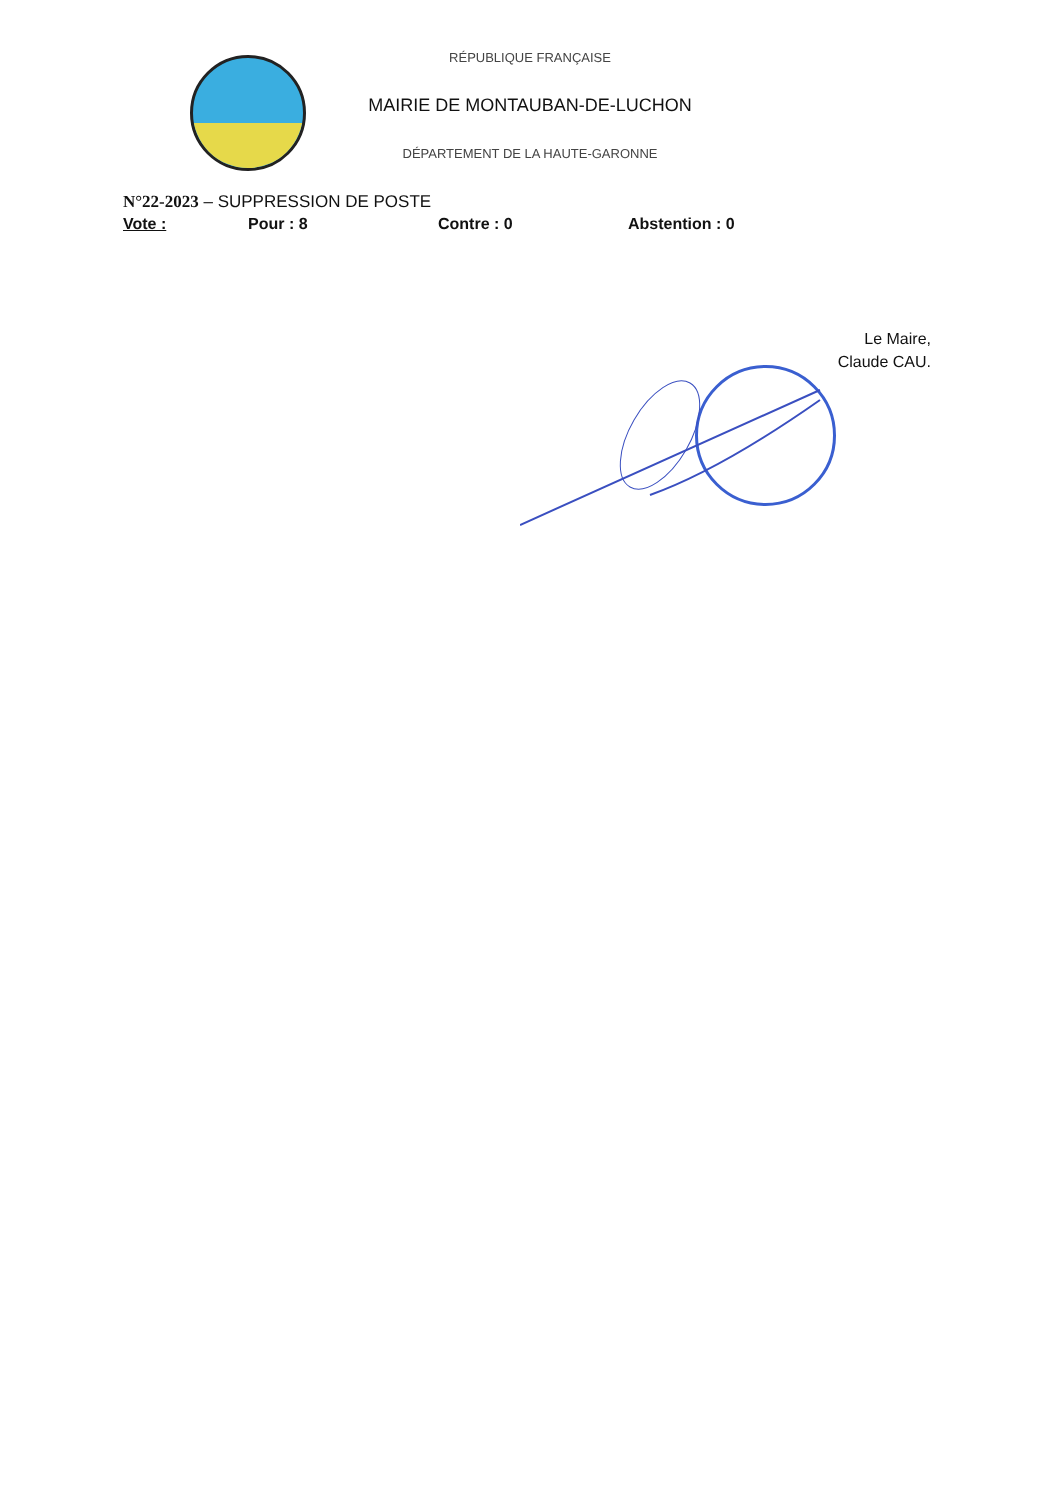RÉPUBLIQUE FRANÇAISE
MAIRIE DE MONTAUBAN-DE-LUCHON
DÉPARTEMENT DE LA HAUTE-GARONNE
N°22-2023 – SUPPRESSION DE POSTE
Vote : Pour : 8 Contre : 0 Abstention : 0
Le Maire,
Claude CAU.